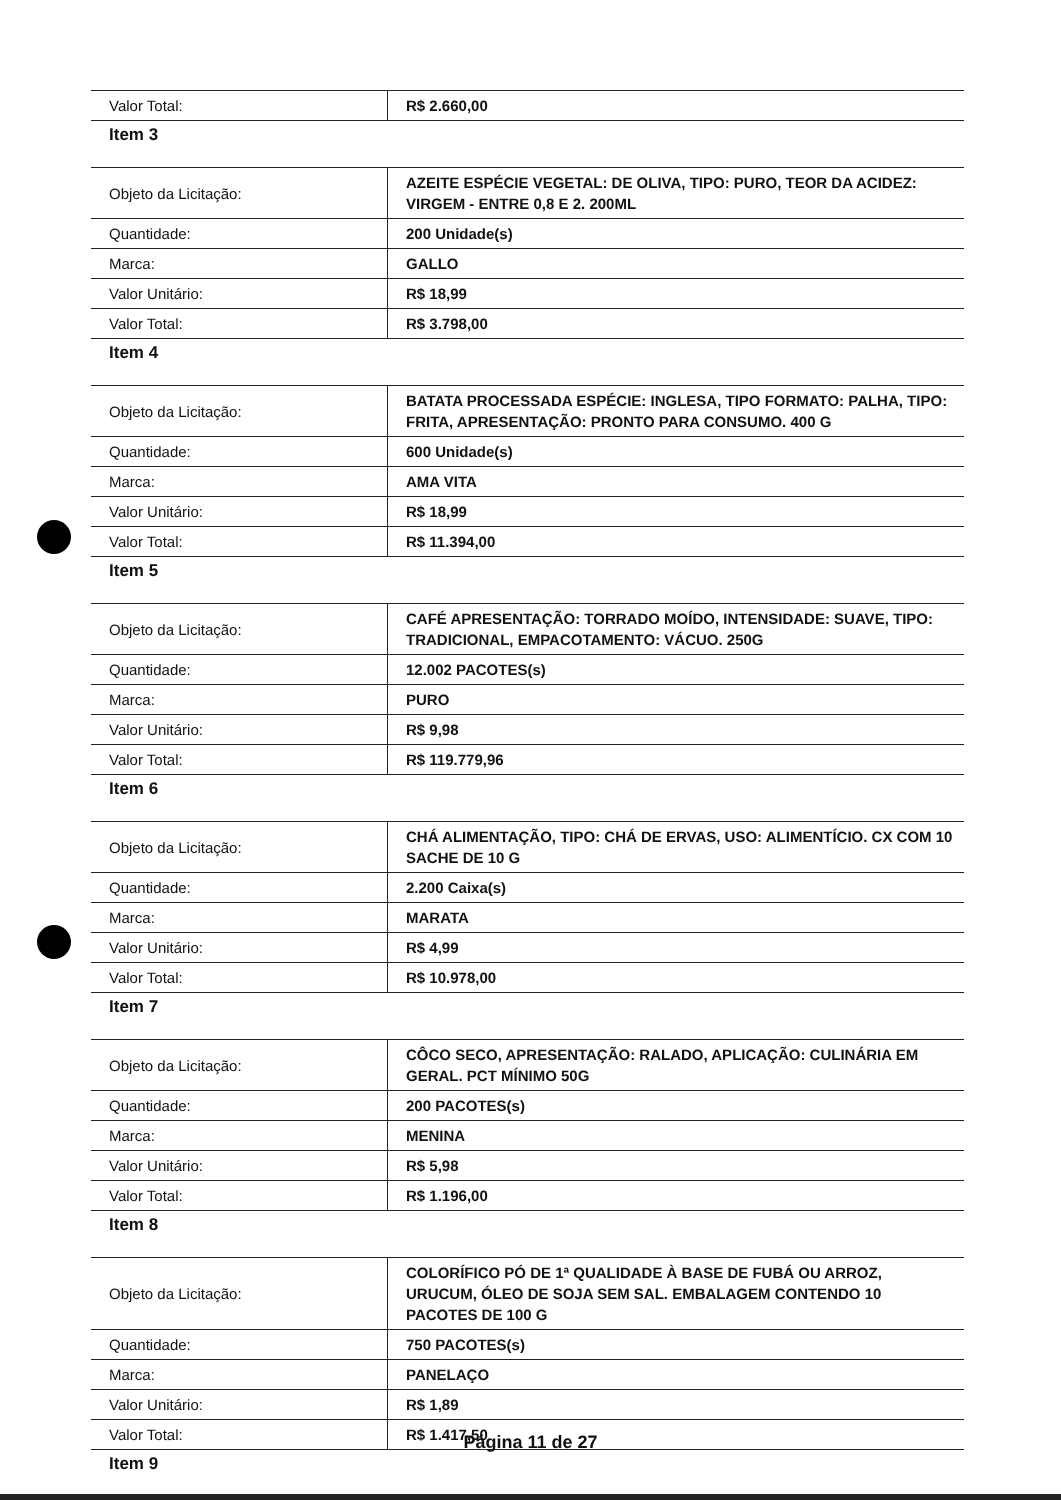| Valor Total: | R$ 2.660,00 |
Item 3
| Objeto da Licitação: | AZEITE ESPÉCIE VEGETAL: DE OLIVA, TIPO: PURO, TEOR DA ACIDEZ: VIRGEM - ENTRE 0,8 E 2. 200ML |
| Quantidade: | 200 Unidade(s) |
| Marca: | GALLO |
| Valor Unitário: | R$ 18,99 |
| Valor Total: | R$ 3.798,00 |
Item 4
| Objeto da Licitação: | BATATA PROCESSADA ESPÉCIE: INGLESA, TIPO FORMATO: PALHA, TIPO: FRITA, APRESENTAÇÃO: PRONTO PARA CONSUMO. 400 G |
| Quantidade: | 600 Unidade(s) |
| Marca: | AMA VITA |
| Valor Unitário: | R$ 18,99 |
| Valor Total: | R$ 11.394,00 |
Item 5
| Objeto da Licitação: | CAFÉ APRESENTAÇÃO: TORRADO MOÍDO, INTENSIDADE: SUAVE, TIPO: TRADICIONAL, EMPACOTAMENTO: VÁCUO. 250G |
| Quantidade: | 12.002 PACOTES(s) |
| Marca: | PURO |
| Valor Unitário: | R$ 9,98 |
| Valor Total: | R$ 119.779,96 |
Item 6
| Objeto da Licitação: | CHÁ ALIMENTAÇÃO, TIPO: CHÁ DE ERVAS, USO: ALIMENTÍCIO. CX COM 10 SACHE DE 10 G |
| Quantidade: | 2.200 Caixa(s) |
| Marca: | MARATA |
| Valor Unitário: | R$ 4,99 |
| Valor Total: | R$ 10.978,00 |
Item 7
| Objeto da Licitação: | CÔCO SECO, APRESENTAÇÃO: RALADO, APLICAÇÃO: CULINÁRIA EM GERAL. PCT MÍNIMO 50G |
| Quantidade: | 200 PACOTES(s) |
| Marca: | MENINA |
| Valor Unitário: | R$ 5,98 |
| Valor Total: | R$ 1.196,00 |
Item 8
| Objeto da Licitação: | COLORÍFICO PÓ DE 1ª QUALIDADE À BASE DE FUBÁ OU ARROZ, URUCUM, ÓLEO DE SOJA SEM SAL. EMBALAGEM CONTENDO 10 PACOTES DE 100 G |
| Quantidade: | 750 PACOTES(s) |
| Marca: | PANELAÇO |
| Valor Unitário: | R$ 1,89 |
| Valor Total: | R$ 1.417,50 |
Item 9
Página 11 de 27